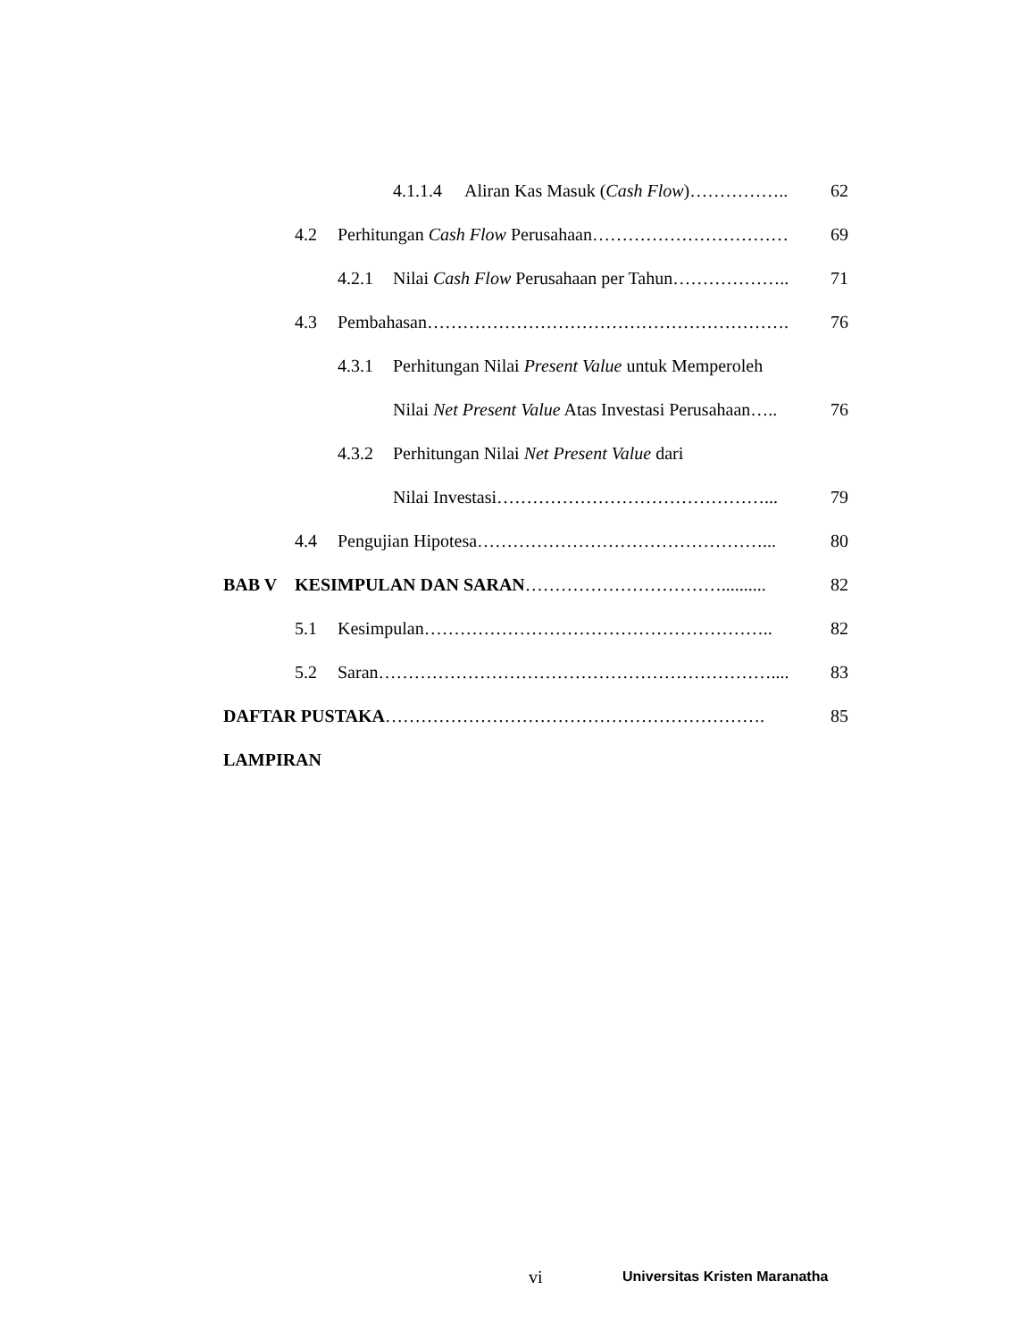4.1.1.4 Aliran Kas Masuk (Cash Flow)…………….. 62
4.2 Perhitungan Cash Flow Perusahaan…………………………… 69
4.2.1 Nilai Cash Flow Perusahaan per Tahun……………….. 71
4.3 Pembahasan……………………………………………………. 76
4.3.1 Perhitungan Nilai Present Value untuk Memperoleh
Nilai Net Present Value Atas Investasi Perusahaan….. 76
4.3.2 Perhitungan Nilai Net Present Value dari
Nilai Investasi………………………………………... 79
4.4 Pengujian Hipotesa…………………………………………... 80
BAB V KESIMPULAN DAN SARAN…………………………….......... 82
5.1 Kesimpulan………………………………………………….. 82
5.2 Saran………………………………………………………….... 83
DAFTAR PUSTAKA………………………………………………………. 85
LAMPIRAN
vi Universitas Kristen Maranatha